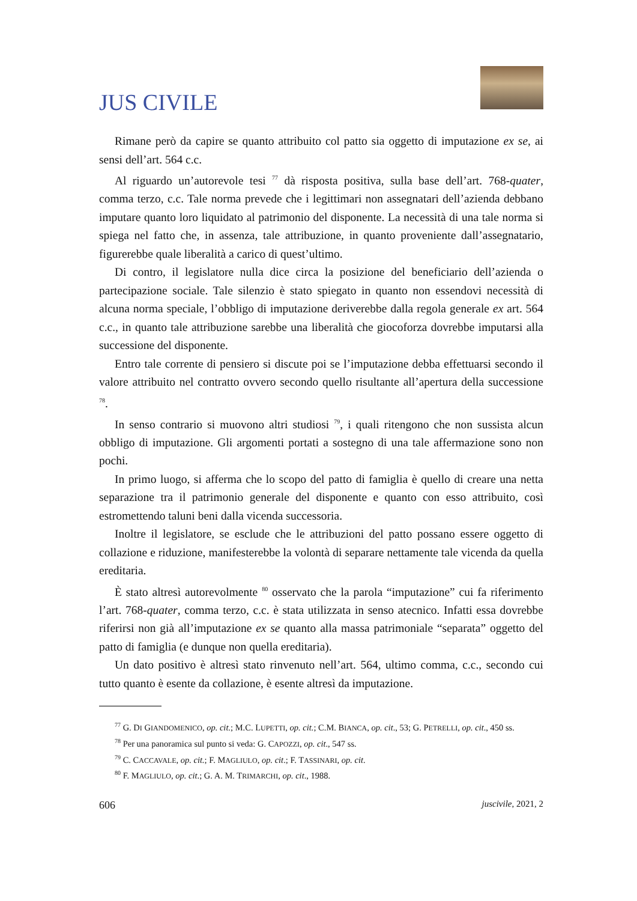JUS CIVILE
Rimane però da capire se quanto attribuito col patto sia oggetto di imputazione ex se, ai sensi dell’art. 564 c.c.
Al riguardo un’autorevole tesi <sup>77</sup> dà risposta positiva, sulla base dell’art. 768-quater, comma terzo, c.c. Tale norma prevede che i legittimari non assegnatari dell’azienda debbano imputare quanto loro liquidato al patrimonio del disponente. La necessità di una tale norma si spiega nel fatto che, in assenza, tale attribuzione, in quanto proveniente dall’assegnatario, figurerebbe quale liberalità a carico di quest’ultimo.
Di contro, il legislatore nulla dice circa la posizione del beneficiario dell’azienda o partecipazione sociale. Tale silenzio è stato spiegato in quanto non essendovi necessità di alcuna norma speciale, l’obbligo di imputazione deriverebbe dalla regola generale ex art. 564 c.c., in quanto tale attribuzione sarebbe una liberalità che giocoforza dovrebbe imputarsi alla successione del disponente.
Entro tale corrente di pensiero si discute poi se l’imputazione debba effettuarsi secondo il valore attribuito nel contratto ovvero secondo quello risultante all’apertura della successione <sup>78</sup>.
In senso contrario si muovono altri studiosi <sup>79</sup>, i quali ritengono che non sussista alcun obbligo di imputazione. Gli argomenti portati a sostegno di una tale affermazione sono non pochi.
In primo luogo, si afferma che lo scopo del patto di famiglia è quello di creare una netta separazione tra il patrimonio generale del disponente e quanto con esso attribuito, così estromettendo taluni beni dalla vicenda successoria.
Inoltre il legislatore, se esclude che le attribuzioni del patto possano essere oggetto di collazione e riduzione, manifesterebbe la volontà di separare nettamente tale vicenda da quella ereditaria.
È stato altresì autorevolmente <sup>80</sup> osservato che la parola “imputazione” cui fa riferimento l’art. 768-quater, comma terzo, c.c. è stata utilizzata in senso atecnico. Infatti essa dovrebbe riferirsi non già all’imputazione ex se quanto alla massa patrimoniale “separata” oggetto del patto di famiglia (e dunque non quella ereditaria).
Un dato positivo è altresì stato rinvenuto nell’art. 564, ultimo comma, c.c., secondo cui tutto quanto è esente da collazione, è esente altresì da imputazione.
<sup>77</sup> G. DI GIANDOMENICO, op. cit.; M.C. LUPETTI, op. cit.; C.M. BIANCA, op. cit., 53; G. PETRELLI, op. cit., 450 ss.
<sup>78</sup> Per una panoramica sul punto si veda: G. CAPOZZI, op. cit., 547 ss.
<sup>79</sup> C. CACCAVALE, op. cit.; F. MAGLIULO, op. cit.; F. TASSINARI, op. cit.
<sup>80</sup> F. MAGLIULO, op. cit.; G. A. M. TRIMARCHI, op. cit., 1988.
606 juscivile, 2021, 2